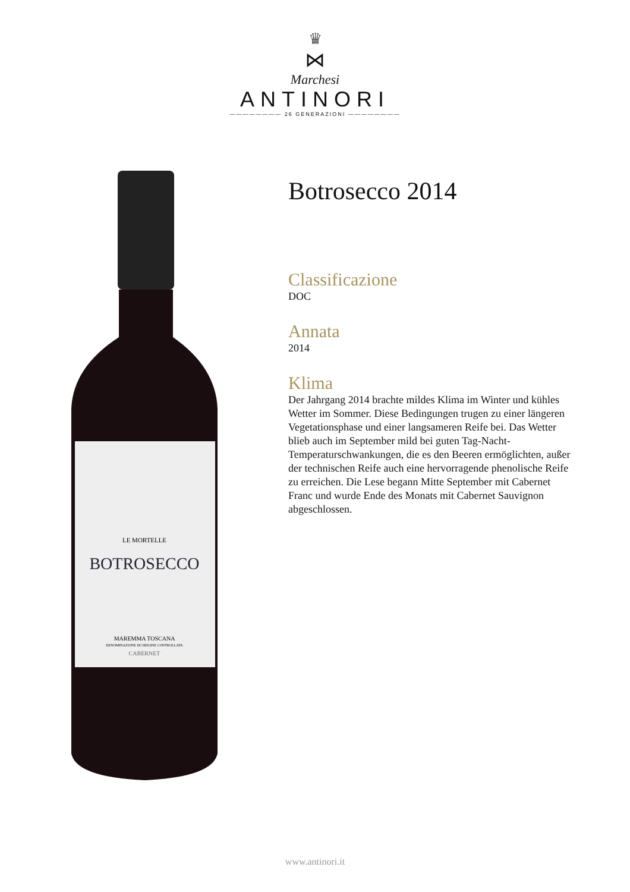♛
⋈
Marchesi
ANTINORI
———————— 26 GENERAZIONI ————————
LE MORTELLE
BOTROSECCO
MAREMMA TOSCANA
DENOMINAZIONE DI ORIGINE CONTROLLATA
CABERNET
Botrosecco 2014
Classificazione
DOC
Annata
2014
Klima
Der Jahrgang 2014 brachte mildes Klima im Winter und kühles Wetter im Sommer. Diese Bedingungen trugen zu einer längeren Vegetationsphase und einer langsameren Reife bei. Das Wetter blieb auch im September mild bei guten Tag-Nacht-Temperaturschwankungen, die es den Beeren ermöglichten, außer der technischen Reife auch eine hervorragende phenolische Reife zu erreichen. Die Lese begann Mitte September mit Cabernet Franc und wurde Ende des Monats mit Cabernet Sauvignon abgeschlossen.
www.antinori.it